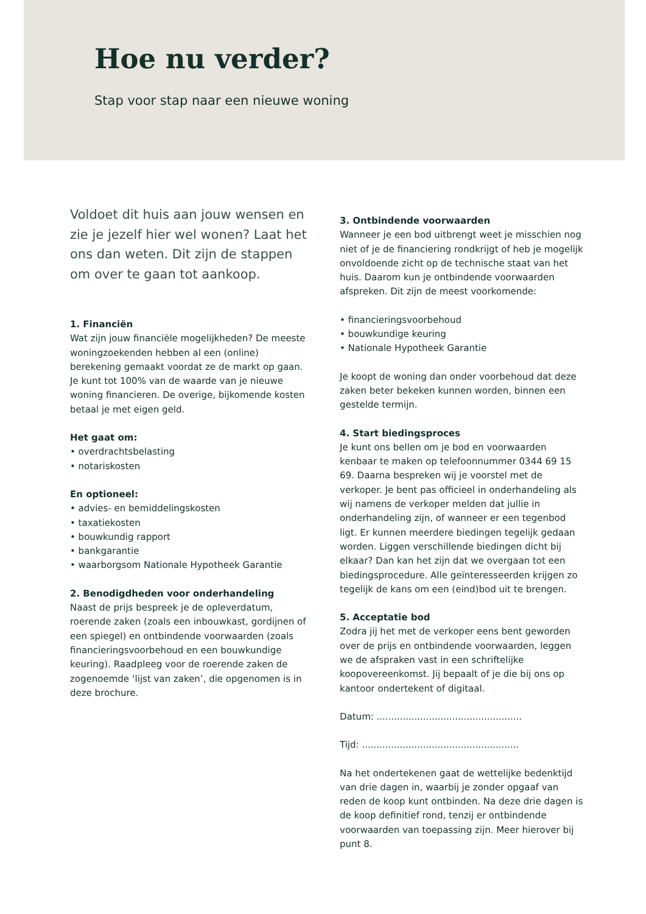Hoe nu verder?
Stap voor stap naar een nieuwe woning
Voldoet dit huis aan jouw wensen en zie je jezelf hier wel wonen? Laat het ons dan weten. Dit zijn de stappen om over te gaan tot aankoop.
1. Financiën
Wat zijn jouw financiële mogelijkheden? De meeste woningzoekenden hebben al een (online) berekening gemaakt voordat ze de markt op gaan. Je kunt tot 100% van de waarde van je nieuwe woning financieren. De overige, bijkomende kosten betaal je met eigen geld.
Het gaat om:
• overdrachtsbelasting
• notariskosten
En optioneel:
• advies- en bemiddelingskosten
• taxatiekosten
• bouwkundig rapport
• bankgarantie
• waarborgsom Nationale Hypotheek Garantie
2. Benodigdheden voor onderhandeling
Naast de prijs bespreek je de opleverdatum, roerende zaken (zoals een inbouwkast, gordijnen of een spiegel) en ontbindende voorwaarden (zoals financieringsvoorbehoud en een bouwkundige keuring). Raadpleeg voor de roerende zaken de zogenoemde ‘lijst van zaken’, die opgenomen is in deze brochure.
3. Ontbindende voorwaarden
Wanneer je een bod uitbrengt weet je misschien nog niet of je de financiering rondkrijgt of heb je mogelijk onvoldoende zicht op de technische staat van het huis. Daarom kun je ontbindende voorwaarden afspreken. Dit zijn de meest voorkomende:
• financieringsvoorbehoud
• bouwkundige keuring
• Nationale Hypotheek Garantie
Je koopt de woning dan onder voorbehoud dat deze zaken beter bekeken kunnen worden, binnen een gestelde termijn.
4. Start biedingsproces
Je kunt ons bellen om je bod en voorwaarden kenbaar te maken op telefoonnummer 0344 69 15 69. Daarna bespreken wij je voorstel met de verkoper. Je bent pas officieel in onderhandeling als wij namens de verkoper melden dat jullie in onderhandeling zijn, of wanneer er een tegenbod ligt. Er kunnen meerdere biedingen tegelijk gedaan worden. Liggen verschillende biedingen dicht bij elkaar? Dan kan het zijn dat we overgaan tot een biedingsprocedure. Alle geïnteresseerden krijgen zo tegelijk de kans om een (eind)bod uit te brengen.
5. Acceptatie bod
Zodra jij het met de verkoper eens bent geworden over de prijs en ontbindende voorwaarden, leggen we de afspraken vast in een schriftelijke koopovereenkomst. Jij bepaalt of je die bij ons op kantoor ondertekent of digitaal.
Datum: ..................................................
Tijd: ......................................................
Na het ondertekenen gaat de wettelijke bedenktijd van drie dagen in, waarbij je zonder opgaaf van reden de koop kunt ontbinden. Na deze drie dagen is de koop definitief rond, tenzij er ontbindende voorwaarden van toepassing zijn. Meer hierover bij punt 8.